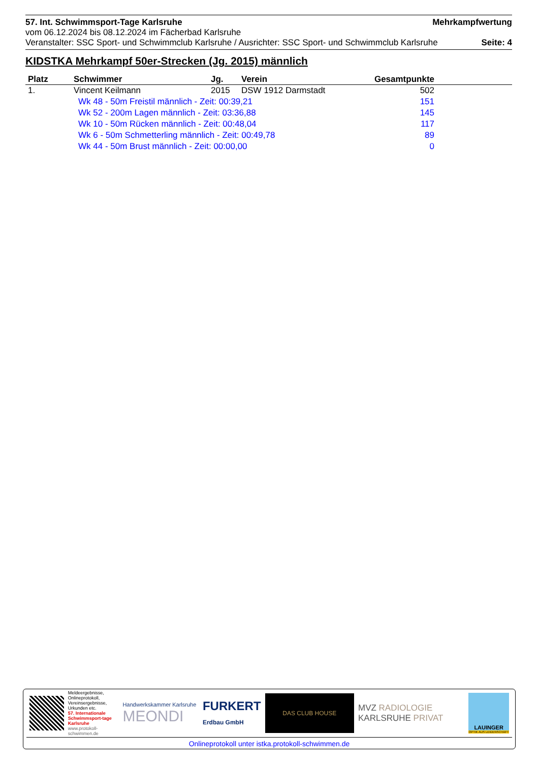57. Int. Schwimmsport-Tage Karlsruhe Mehrkampfwertung
vom 06.12.2024 bis 08.12.2024 im Fächerbad Karlsruhe
Veranstalter: SSC Sport- und Schwimmclub Karlsruhe / Ausrichter: SSC Sport- und Schwimmclub Karlsruhe Seite: 4
KIDSTKA Mehrkampf 50er-Strecken (Jg. 2015) männlich
| Platz | Schwimmer | Jg. | Verein | Gesamtpunkte | |
| --- | --- | --- | --- | --- | --- |
| 1. | Vincent Keilmann | 2015 | DSW 1912 Darmstadt | 502 | |
| | Wk 48 - 50m Freistil männlich - Zeit: 00:39,21 | | | 151 | |
| | Wk 52 - 200m Lagen männlich - Zeit: 03:36,88 | | | 145 | |
| | Wk 10 - 50m Rücken männlich - Zeit: 00:48,04 | | | 117 | |
| | Wk 6 - 50m Schmetterling männlich - Zeit: 00:49,78 | | | 89 | |
| | Wk 44 - 50m Brust männlich - Zeit: 00:00,00 | | | 0 | |
Meldeergebnisse, Onlineprotokoll, Vereinsergebnisse, Urkunden etc.
57. Internationale Schwimmsport-tage Karlsruhe
www.protokoll-schwimmen.de
Handwerkskammer Karlsruhe
MEONDI
FURKERT
Erdbau GmbH
DAS CLUB HOUSE
MVZ RADIOLOGIE
KARLSRUHE PRIVAT
LAUINGER
OPTIK AUS LEIDENSCHAFT
Onlineprotokoll unter istka.protokoll-schwimmen.de